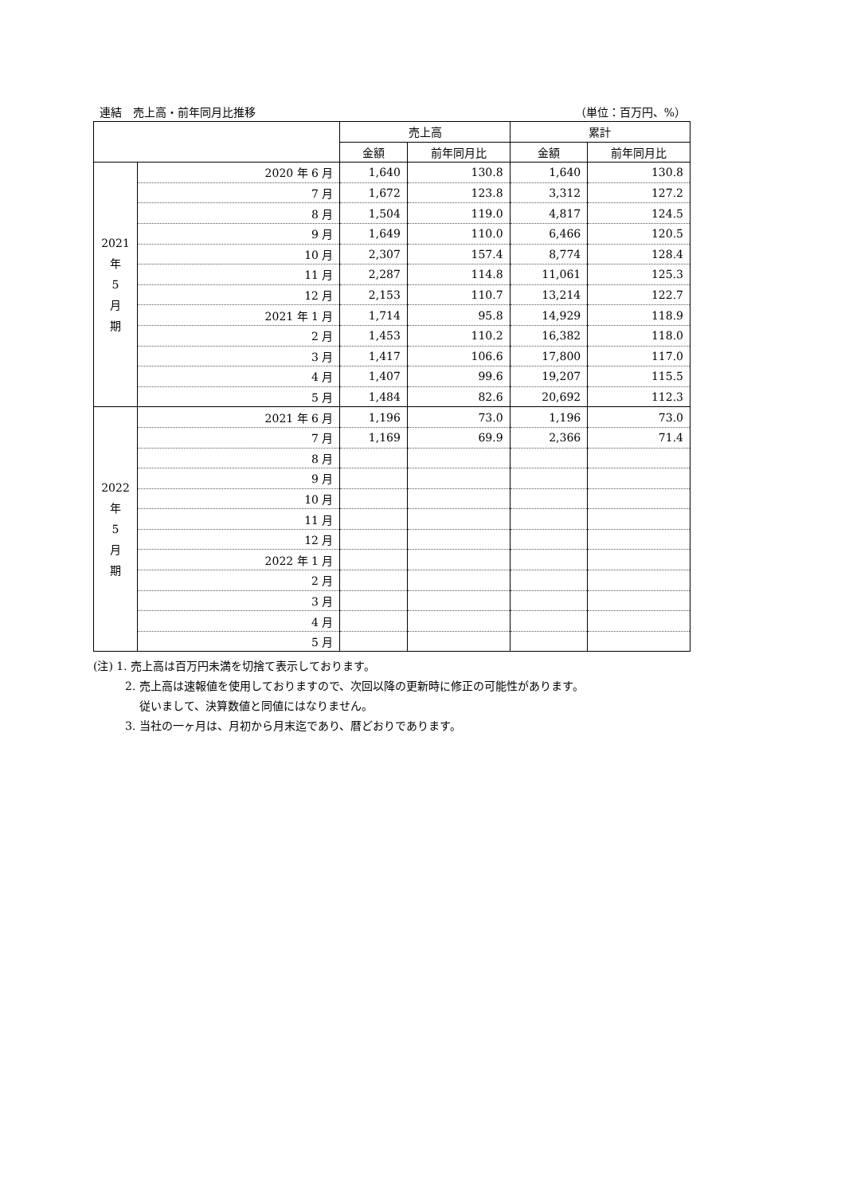連結　売上高・前年同月比推移 （単位：百万円、%）
| | | 売上高 | | 累計 | |
| --- | --- | --- | --- | --- | --- |
| | | 金額 | 前年同月比 | 金額 | 前年同月比 |
| 2021 年 5 月 期 | 2020 年 6 月 | 1,640 | 130.8 | 1,640 | 130.8 |
| | 7 月 | 1,672 | 123.8 | 3,312 | 127.2 |
| | 8 月 | 1,504 | 119.0 | 4,817 | 124.5 |
| | 9 月 | 1,649 | 110.0 | 6,466 | 120.5 |
| | 10 月 | 2,307 | 157.4 | 8,774 | 128.4 |
| | 11 月 | 2,287 | 114.8 | 11,061 | 125.3 |
| | 12 月 | 2,153 | 110.7 | 13,214 | 122.7 |
| | 2021 年 1 月 | 1,714 | 95.8 | 14,929 | 118.9 |
| | 2 月 | 1,453 | 110.2 | 16,382 | 118.0 |
| | 3 月 | 1,417 | 106.6 | 17,800 | 117.0 |
| | 4 月 | 1,407 | 99.6 | 19,207 | 115.5 |
| | 5 月 | 1,484 | 82.6 | 20,692 | 112.3 |
| 2022 年 5 月 期 | 2021 年 6 月 | 1,196 | 73.0 | 1,196 | 73.0 |
| | 7 月 | 1,169 | 69.9 | 2,366 | 71.4 |
| | 8 月 | | | | |
| | 9 月 | | | | |
| | 10 月 | | | | |
| | 11 月 | | | | |
| | 12 月 | | | | |
| | 2022 年 1 月 | | | | |
| | 2 月 | | | | |
| | 3 月 | | | | |
| | 4 月 | | | | |
| | 5 月 | | | | |
(注) 1. 売上高は百万円未満を切捨て表示しております。
2. 売上高は速報値を使用しておりますので、次回以降の更新時に修正の可能性があります。
従いまして、決算数値と同値にはなりません。
3. 当社の一ヶ月は、月初から月末迄であり、暦どおりであります。